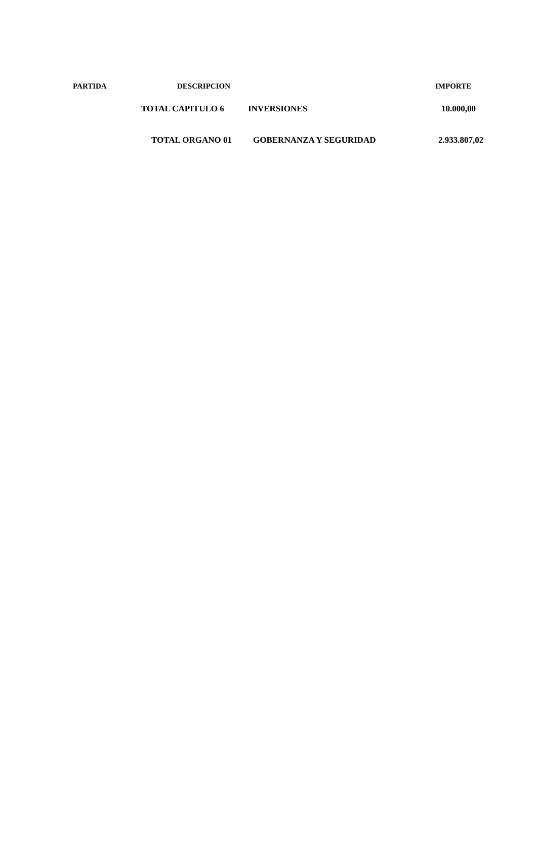PARTIDA DESCRIPCION IMPORTE
TOTAL CAPITULO 6 INVERSIONES 10.000,00
TOTAL ORGANO 01 GOBERNANZA Y SEGURIDAD 2.933.807,02